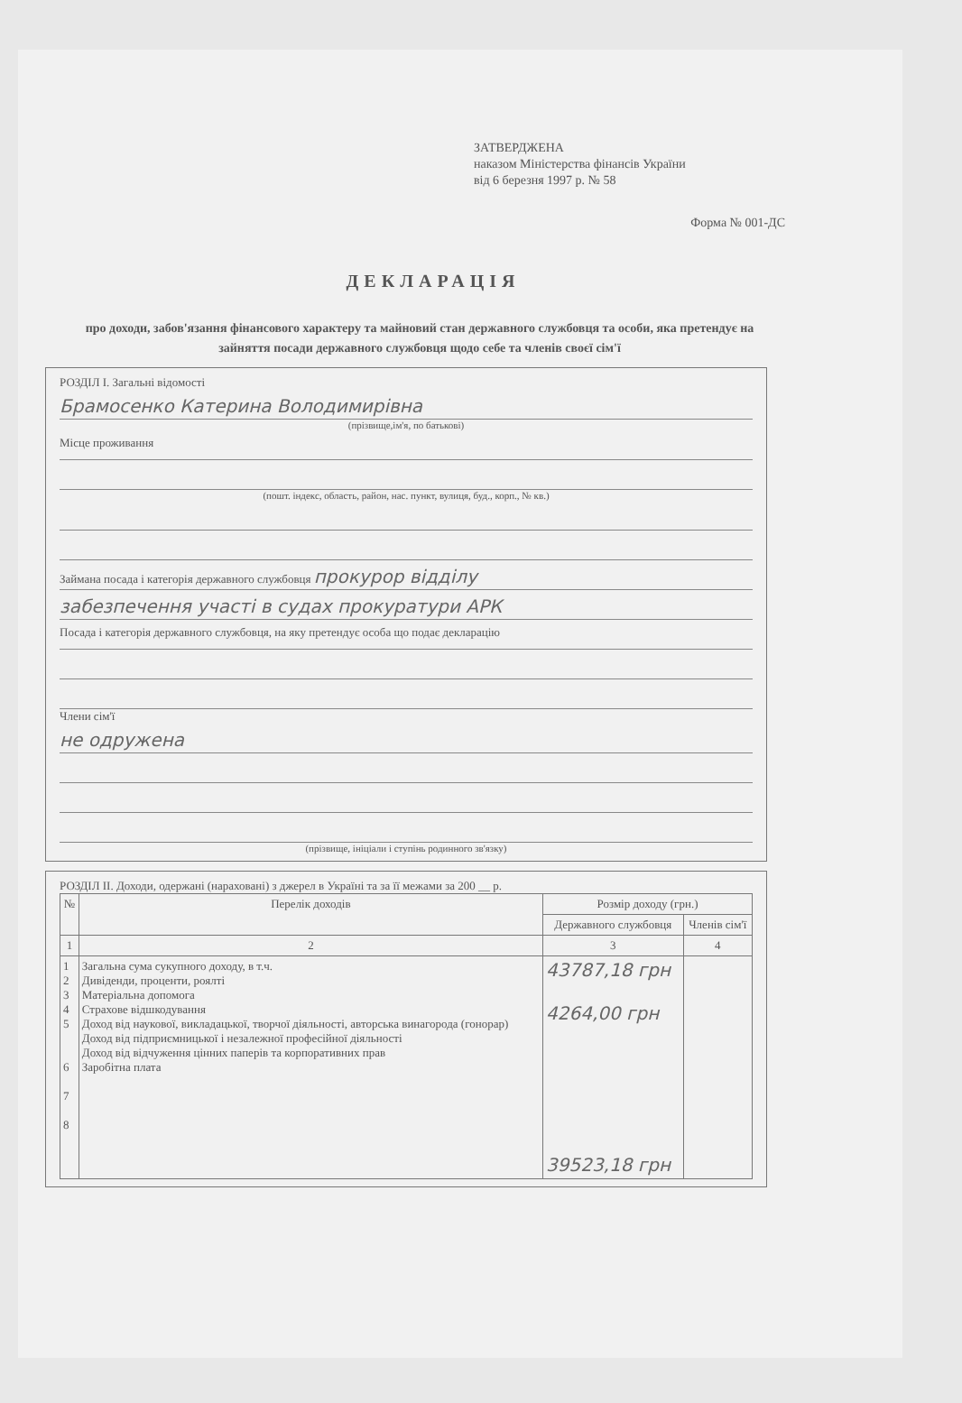ЗАТВЕРДЖЕНА
наказом Міністерства фінансів України
від 6 березня 1997 р. № 58
Форма № 001-ДС
ДЕКЛАРАЦІЯ
про доходи, забов'язання фінансового характеру та майновий стан державного службовця та особи, яка претендує на зайняття посади державного службовця щодо себе та членів своєї сім'ї
РОЗДІЛ I. Загальні відомості
Брамосенко Катерина Володимирівна
(прізвище,ім'я, по батькові)
Місце проживання
(пошт. індекс, область, район, нас. пункт, вулиця, буд., корп., № кв.)
Займана посада і категорія державного службовця прокурор відділу
забезпечення участі в судах прокуратури АРК
Посада і категорія державного службовця, на яку претендує особа що подає декларацію
Члени сім'ї
не одружена
(прізвище, ініціали і ступінь родинного зв'язку)
РОЗДІЛ II. Доходи, одержані (нараховані) з джерел в Україні та за її межами за 200 __ р.
| № | Перелік доходів | Розмір доходу (грн.) | |
| --- | --- | --- | --- |
| | | Державного службовця | Членів сім'ї |
| 1 | 2 | 3 | 4 |
| 1 2 3 4 5 6 7 8 | Загальна сума сукупного доходу, в т.ч. Дивіденди, проценти, роялті Матеріальна допомога Страхове відшкодування Доход від наукової, викладацької, творчої діяльності, авторська винагорода (гонорар) Доход від підприємницької і незалежної професійної діяльності Доход від відчуження цінних паперів та корпоративних прав Заробітна плата | 43787,18 грн 4264,00 грн 39523,18 грн | |